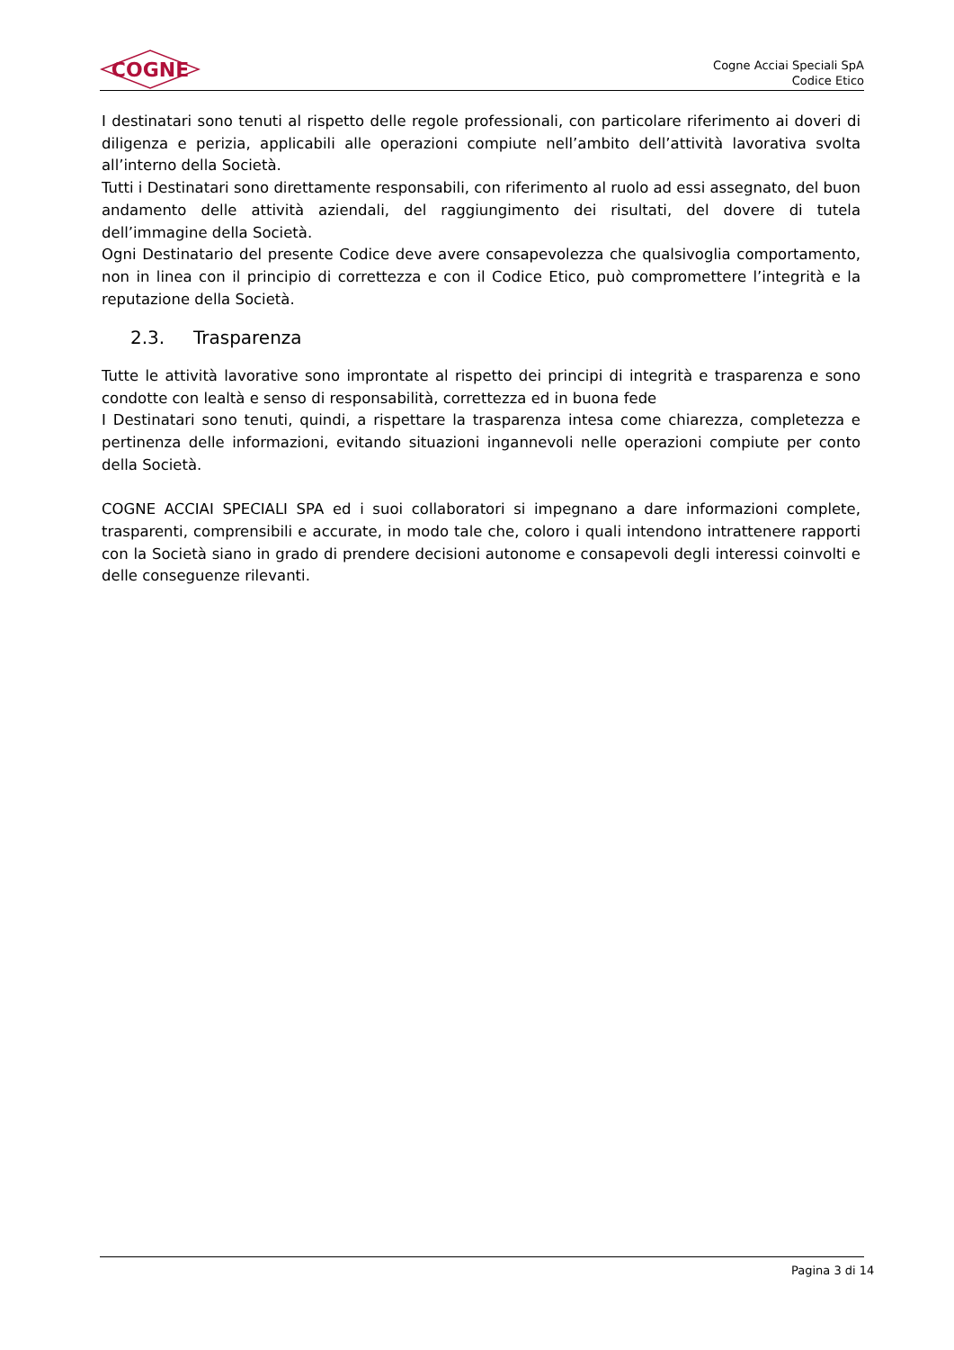COGNE
Cogne Acciai Speciali SpA
Codice Etico
I destinatari sono tenuti al rispetto delle regole professionali, con particolare riferimento ai doveri di diligenza e perizia, applicabili alle operazioni compiute nell’ambito dell’attività lavorativa svolta all’interno della Società.
Tutti i Destinatari sono direttamente responsabili, con riferimento al ruolo ad essi assegnato, del buon andamento delle attività aziendali, del raggiungimento dei risultati, del dovere di tutela dell’immagine della Società.
Ogni Destinatario del presente Codice deve avere consapevolezza che qualsivoglia comportamento, non in linea con il principio di correttezza e con il Codice Etico, può compromettere l’integrità e la reputazione della Società.
2.3. Trasparenza
Tutte le attività lavorative sono improntate al rispetto dei principi di integrità e trasparenza e sono condotte con lealtà e senso di responsabilità, correttezza ed in buona fede
I Destinatari sono tenuti, quindi, a rispettare la trasparenza intesa come chiarezza, completezza e pertinenza delle informazioni, evitando situazioni ingannevoli nelle operazioni compiute per conto della Società.
COGNE ACCIAI SPECIALI SPA ed i suoi collaboratori si impegnano a dare informazioni complete, trasparenti, comprensibili e accurate, in modo tale che, coloro i quali intendono intrattenere rapporti con la Società siano in grado di prendere decisioni autonome e consapevoli degli interessi coinvolti e delle conseguenze rilevanti.
Pagina 3 di 14